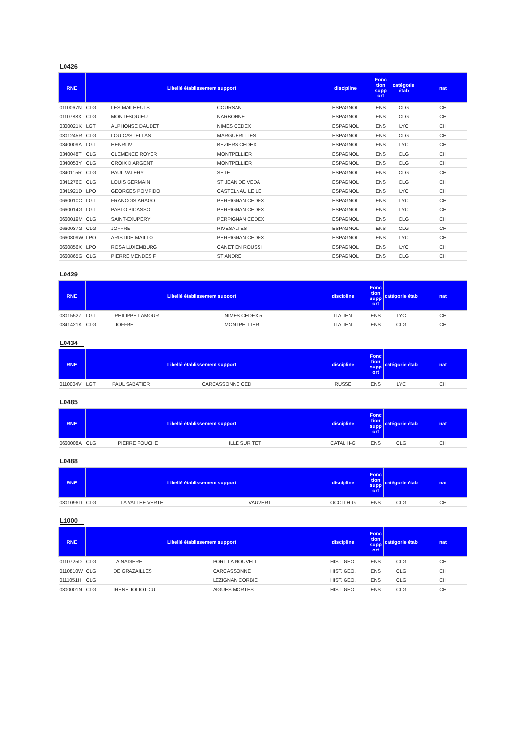L0426
| RNE | Libellé établissement support | | | discipline | Fonc tion supp ort | catégorie étab | nat |
| --- | --- | --- | --- | --- | --- | --- | --- |
| 0110067N | CLG | LES MAILHEULS | COURSAN | ESPAGNOL | ENS | CLG | CH |
| 0110788X | CLG | MONTESQUIEU | NARBONNE | ESPAGNOL | ENS | CLG | CH |
| 0300021K | LGT | ALPHONSE DAUDET | NIMES CEDEX | ESPAGNOL | ENS | LYC | CH |
| 0301245R | CLG | LOU CASTELLAS | MARGUERITTES | ESPAGNOL | ENS | CLG | CH |
| 0340009A | LGT | HENRI IV | BEZIERS CEDEX | ESPAGNOL | ENS | LYC | CH |
| 0340048T | CLG | CLEMENCE ROYER | MONTPELLIER | ESPAGNOL | ENS | CLG | CH |
| 0340053Y | CLG | CROIX D ARGENT | MONTPELLIER | ESPAGNOL | ENS | CLG | CH |
| 0340115R | CLG | PAUL VALERY | SETE | ESPAGNOL | ENS | CLG | CH |
| 0341276C | CLG | LOUIS GERMAIN | ST JEAN DE VEDA | ESPAGNOL | ENS | CLG | CH |
| 0341921D | LPO | GEORGES POMPIDO | CASTELNAU LE LE | ESPAGNOL | ENS | LYC | CH |
| 0660010C | LGT | FRANCOIS ARAGO | PERPIGNAN CEDEX | ESPAGNOL | ENS | LYC | CH |
| 0660014G | LGT | PABLO PICASSO | PERPIGNAN CEDEX | ESPAGNOL | ENS | LYC | CH |
| 0660019M | CLG | SAINT-EXUPERY | PERPIGNAN CEDEX | ESPAGNOL | ENS | CLG | CH |
| 0660037G | CLG | JOFFRE | RIVESALTES | ESPAGNOL | ENS | CLG | CH |
| 0660809W | LPO | ARISTIDE MAILLO | PERPIGNAN CEDEX | ESPAGNOL | ENS | LYC | CH |
| 0660856X | LPO | ROSA LUXEMBURG | CANET EN ROUSSI | ESPAGNOL | ENS | LYC | CH |
| 0660865G | CLG | PIERRE MENDES F | ST ANDRE | ESPAGNOL | ENS | CLG | CH |
L0429
| RNE | Libellé établissement support | | | discipline | Fonc tion supp ort | catégorie étab | nat |
| --- | --- | --- | --- | --- | --- | --- | --- |
| 0301552Z | LGT | PHILIPPE LAMOUR | NIMES CEDEX 5 | ITALIEN | ENS | LYC | CH |
| 0341421K | CLG | JOFFRE | MONTPELLIER | ITALIEN | ENS | CLG | CH |
L0434
| RNE | Libellé établissement support | | | discipline | Fonc tion supp ort | catégorie étab | nat |
| --- | --- | --- | --- | --- | --- | --- | --- |
| 0110004V | LGT | PAUL SABATIER | CARCASSONNE CED | RUSSE | ENS | LYC | CH |
L0485
| RNE | Libellé établissement support | | | discipline | Fonc tion supp ort | catégorie étab | nat |
| --- | --- | --- | --- | --- | --- | --- | --- |
| 0660008A | CLG | PIERRE FOUCHE | ILLE SUR TET | CATAL H-G | ENS | CLG | CH |
L0488
| RNE | Libellé établissement support | | | discipline | Fonc tion supp ort | catégorie étab | nat |
| --- | --- | --- | --- | --- | --- | --- | --- |
| 0301096D | CLG | LA VALLEE VERTE | VAUVERT | OCCIT H-G | ENS | CLG | CH |
L1000
| RNE | Libellé établissement support | | | discipline | Fonc tion supp ort | catégorie étab | nat |
| --- | --- | --- | --- | --- | --- | --- | --- |
| 0110725D | CLG | LA NADIERE | PORT LA NOUVELL | HIST. GEO. | ENS | CLG | CH |
| 0110810W | CLG | DE GRAZAILLES | CARCASSONNE | HIST. GEO. | ENS | CLG | CH |
| 0111051H | CLG | | LEZIGNAN CORBIE | HIST. GEO. | ENS | CLG | CH |
| 0300001N | CLG | IRENE JOLIOT-CU | AIGUES MORTES | HIST. GEO. | ENS | CLG | CH |